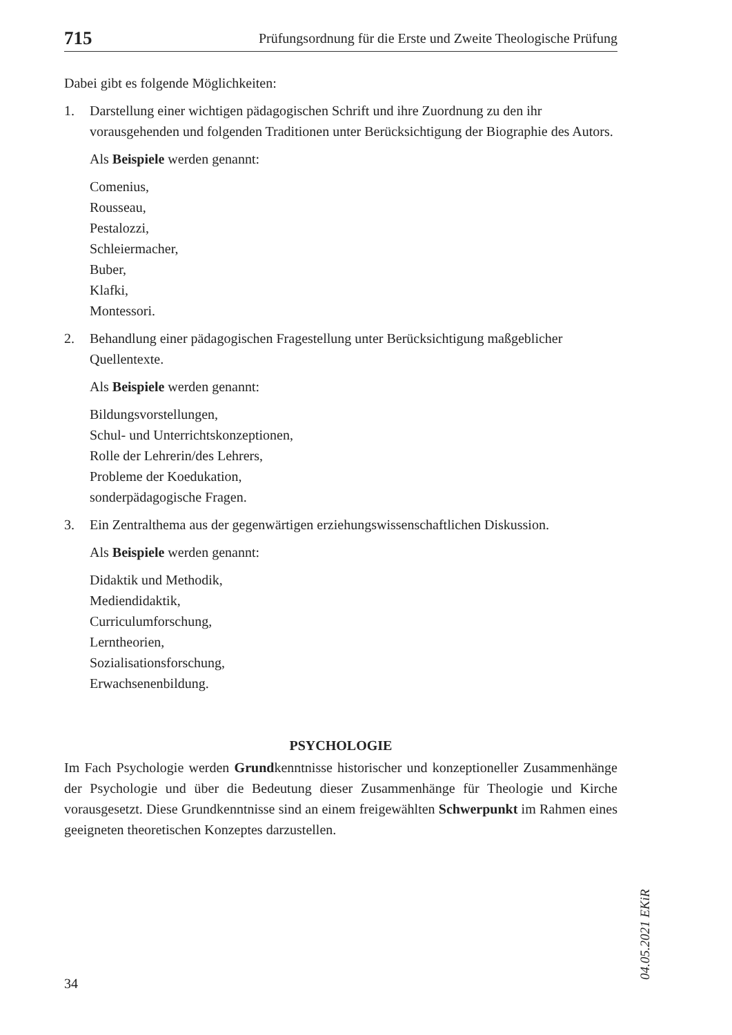715 Prüfungsordnung für die Erste und Zweite Theologische Prüfung
Dabei gibt es folgende Möglichkeiten:
1. Darstellung einer wichtigen pädagogischen Schrift und ihre Zuordnung zu den ihr vorausgehenden und folgenden Traditionen unter Berücksichtigung der Biographie des Autors.
Als Beispiele werden genannt:
Comenius,
Rousseau,
Pestalozzi,
Schleiermacher,
Buber,
Klafki,
Montessori.
2. Behandlung einer pädagogischen Fragestellung unter Berücksichtigung maßgeblicher Quellentexte.
Als Beispiele werden genannt:
Bildungsvorstellungen,
Schul- und Unterrichtskonzeptionen,
Rolle der Lehrerin/des Lehrers,
Probleme der Koedukation,
sonderpädagogische Fragen.
3. Ein Zentralthema aus der gegenwärtigen erziehungswissenschaftlichen Diskussion.
Als Beispiele werden genannt:
Didaktik und Methodik,
Mediendidaktik,
Curriculumforschung,
Lerntheorien,
Sozialisationsforschung,
Erwachsenenbildung.
PSYCHOLOGIE
Im Fach Psychologie werden Grundkenntnisse historischer und konzeptioneller Zusammenhänge der Psychologie und über die Bedeutung dieser Zusammenhänge für Theologie und Kirche vorausgesetzt. Diese Grundkenntnisse sind an einem freigewählten Schwerpunkt im Rahmen eines geeigneten theoretischen Konzeptes darzustellen.
04.05.2021 EKiR
34